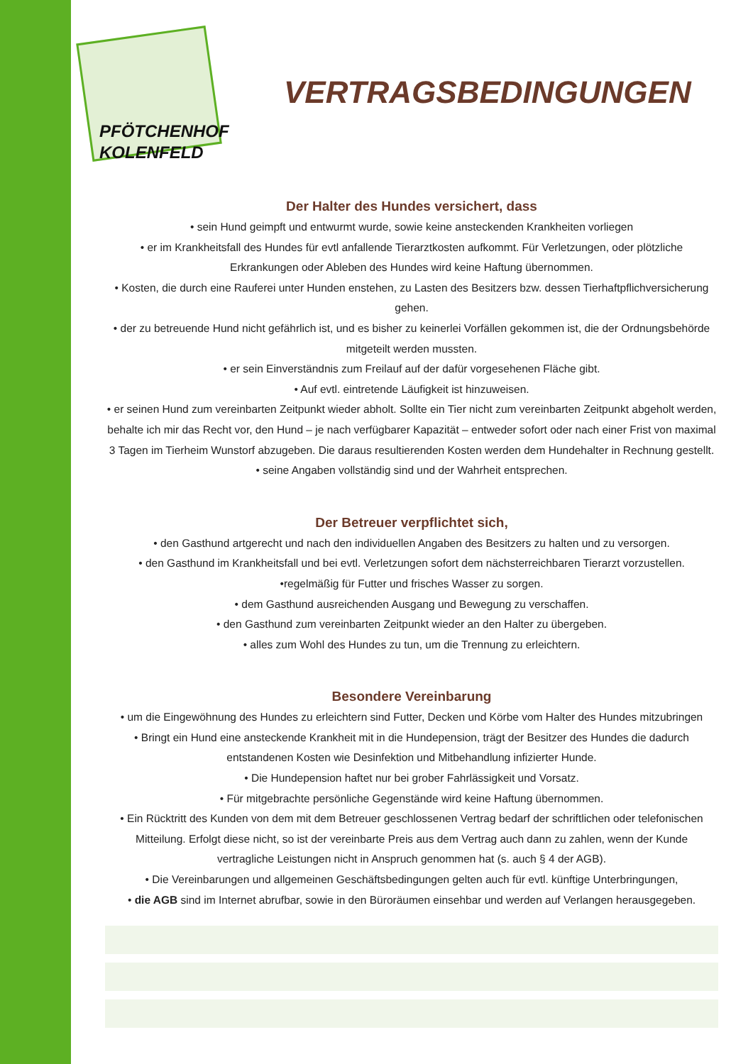PFÖTCHENHOF
KOLENFELD
VERTRAGSBEDINGUNGEN
Der Halter des Hundes versichert, dass
• sein Hund geimpft und entwurmt wurde, sowie keine ansteckenden Krankheiten vorliegen
• er im Krankheitsfall des Hundes für evtl anfallende Tierarztkosten aufkommt. Für Verletzungen, oder plötzliche Erkrankungen oder Ableben des Hundes wird keine Haftung übernommen.
• Kosten, die durch eine Rauferei unter Hunden enstehen, zu Lasten des Besitzers bzw. dessen Tierhaftpflichversicherung gehen.
• der zu betreuende Hund nicht gefährlich ist, und es bisher zu keinerlei Vorfällen gekommen ist, die der Ordnungsbehörde mitgeteilt werden mussten.
• er sein Einverständnis zum Freilauf auf der dafür vorgesehenen Fläche gibt.
• Auf evtl. eintretende Läufigkeit ist hinzuweisen.
• er seinen Hund zum vereinbarten Zeitpunkt wieder abholt. Sollte ein Tier nicht zum vereinbarten Zeitpunkt abgeholt werden, behalte ich mir das Recht vor, den Hund – je nach verfügbarer Kapazität – entweder sofort oder nach einer Frist von maximal 3 Tagen im Tierheim Wunstorf abzugeben. Die daraus resultierenden Kosten werden dem Hundehalter in Rechnung gestellt.
• seine Angaben vollständig sind und der Wahrheit entsprechen.
Der Betreuer verpflichtet sich,
• den Gasthund artgerecht und nach den individuellen Angaben des Besitzers zu halten und zu versorgen.
• den Gasthund im Krankheitsfall und bei evtl. Verletzungen sofort dem nächsterreichbaren Tierarzt vorzustellen.
•regelmäßig für Futter und frisches Wasser zu sorgen.
• dem Gasthund ausreichenden Ausgang und Bewegung zu verschaffen.
• den Gasthund zum vereinbarten Zeitpunkt wieder an den Halter zu übergeben.
• alles zum Wohl des Hundes zu tun, um die Trennung zu erleichtern.
Besondere Vereinbarung
• um die Eingewöhnung des Hundes zu erleichtern sind Futter, Decken und Körbe vom Halter des Hundes mitzubringen
• Bringt ein Hund eine ansteckende Krankheit mit in die Hundepension, trägt der Besitzer des Hundes die dadurch entstandenen Kosten wie Desinfektion und Mitbehandlung infizierter Hunde.
• Die Hundepension haftet nur bei grober Fahrlässigkeit und Vorsatz.
• Für mitgebrachte persönliche Gegenstände wird keine Haftung übernommen.
• Ein Rücktritt des Kunden von dem mit dem Betreuer geschlossenen Vertrag bedarf der schriftlichen oder telefonischen Mitteilung. Erfolgt diese nicht, so ist der vereinbarte Preis aus dem Vertrag auch dann zu zahlen, wenn der Kunde vertragliche Leistungen nicht in Anspruch genommen hat (s. auch § 4 der AGB).
• Die Vereinbarungen und allgemeinen Geschäftsbedingungen gelten auch für evtl. künftige Unterbringungen,
• die AGB sind im Internet abrufbar, sowie in den Büroräumen einsehbar und werden auf Verlangen herausgegeben.